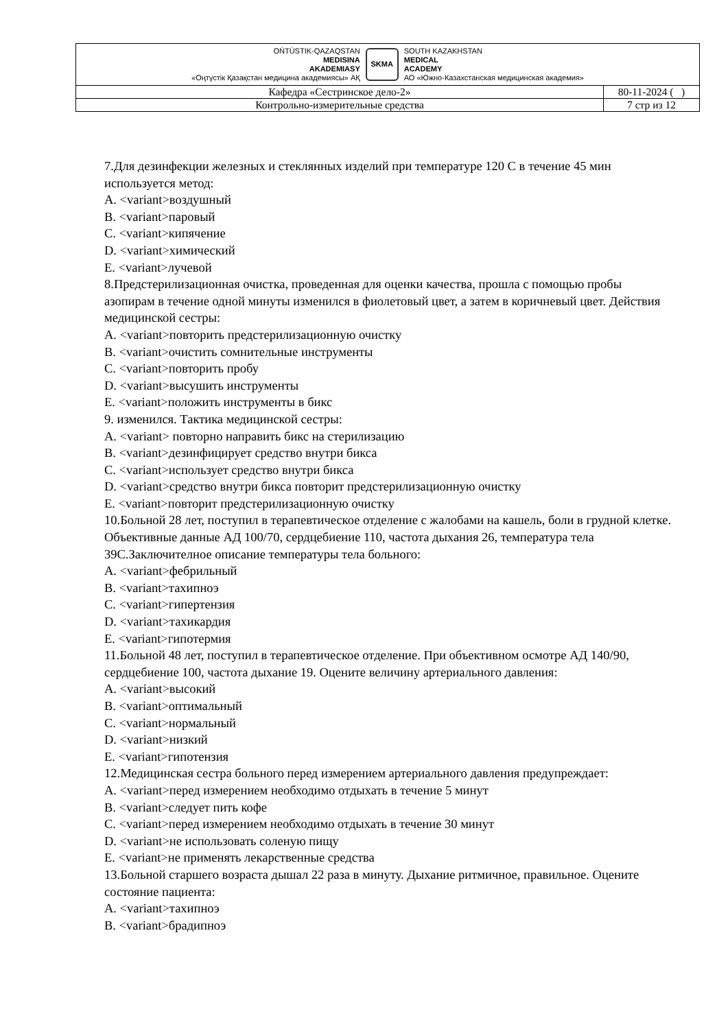| OŃTÚSTIK-QAZAQSTAN MEDISINA AKADEMIASY «Оңтүстік Қазақстан медицина академиясы» АҚ SKMA SOUTH KAZAKHSTAN MEDICAL ACADEMY АО «Южно-Казахстанская медицинская академия» | |
| Кафедра «Сестринское дело-2» | 80-11-2024 ( ) |
| Контрольно-измерительные средства | 7 стр из 12 |
7.Для дезинфекции железных и стеклянных изделий при температуре 120 С в течение 45 мин используется метод:
A. <variant>воздушный
B. <variant>паровый
C. <variant>кипячение
D. <variant>химический
E. <variant>лучевой
8.Предстерилизационная очистка, проведенная для оценки качества, прошла с помощью пробы азопирам в течение одной минуты изменился в фиолетовый цвет, а затем в коричневый цвет. Действия медицинской сестры:
A. <variant>повторить предстерилизационную очистку
B. <variant>очистить сомнительные инструменты
C. <variant>повторить пробу
D. <variant>высушить инструменты
E. <variant>положить инструменты в бикс
9. изменился. Тактика медицинской сестры:
A. <variant> повторно направить бикс на стерилизацию
B. <variant>дезинфицирует средство внутри бикса
C. <variant>использует средство внутри бикса
D. <variant>средство внутри бикса повторит предстерилизационную очистку
E. <variant>повторит предстерилизационную очистку
10.Больной 28 лет, поступил в терапевтическое отделение с жалобами на кашель, боли в грудной клетке. Объективные данные АД 100/70, сердцебиение 110, частота дыхания 26, температура тела 39С.Заключителное описание температуры тела больного:
A. <variant>фебрильный
B. <variant>тахипноэ
C. <variant>гипертензия
D. <variant>тахикардия
E. <variant>гипотермия
11.Больной 48 лет, поступил в терапевтическое отделение. При объективном осмотре АД 140/90, сердцебиение 100, частота дыхание 19. Оцените величину артериального давления:
A. <variant>высокий
B. <variant>оптимальный
C. <variant>нормальный
D. <variant>низкий
E. <variant>гипотензия
12.Медицинская сестра больного перед измерением артериального давления предупреждает:
A. <variant>перед измерением необходимо отдыхать в течение 5 минут
B. <variant>следует пить кофе
C. <variant>перед измерением необходимо отдыхать в течение 30 минут
D. <variant>не использовать соленую пищу
E. <variant>не применять лекарственные средства
13.Больной старшего возраста дышал 22 раза в минуту. Дыхание ритмичное, правильное. Оцените состояние пациента:
A. <variant>тахипноэ
B. <variant>брадипноэ